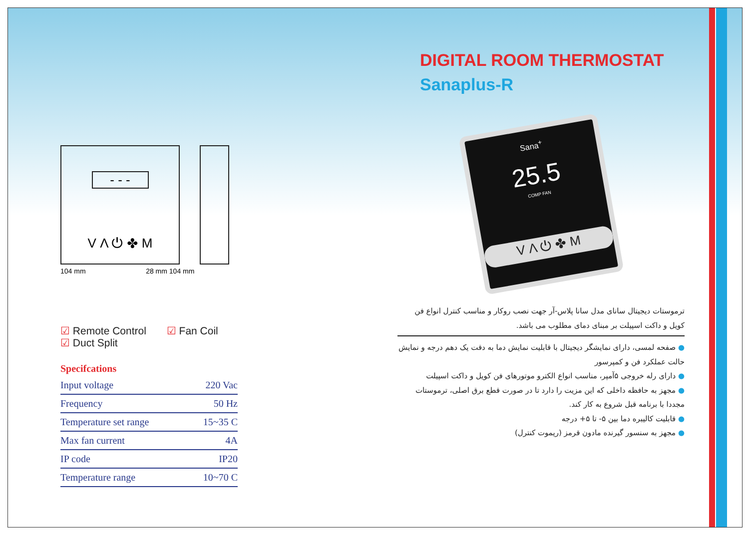- - -
V Λ ⏻ ✤ M
104 mm 28 mm 104 mm
☑ Remote Control ☑ Fan Coil
☑ Duct Split
Specifcations
| Input voltage | 220 Vac |
| Frequency | 50 Hz |
| Temperature set range | 15~35 C |
| Max fan current | 4A |
| IP code | IP20 |
| Temperature range | 10~70 C |
DIGITAL ROOM THERMOSTAT
Sanaplus-R
Sana<sup>+</sup>
25.5
COMP FAN
V Λ ⏻ ✤ M
ترموستات دیجیتال سانای مدل سانا پلاس-آر جهت نصب روکار و مناسب کنترل انواع فن کویل و داکت اسپیلت بر مبنای دمای مطلوب می باشد.
● صفحه لمسی، دارای نمایشگر دیجیتال با قابلیت نمایش دما به دقت یک دهم درجه و نمایش حالت عملکرد فن و کمپرسور
● دارای رله خروجی ۵آمپر، مناسب انواع الکترو موتورهای فن کویل و داکت اسپیلت
● مجهز به حافظه داخلی که این مزیت را دارد تا در صورت قطع برق اصلی، ترموستات مجددا با برنامه قبل شروع به کار کند.
● قابلیت کالیبره دما بین ۵- تا ۵+ درجه
● مجهز به سنسور گیرنده مادون قرمز (ریموت کنترل)